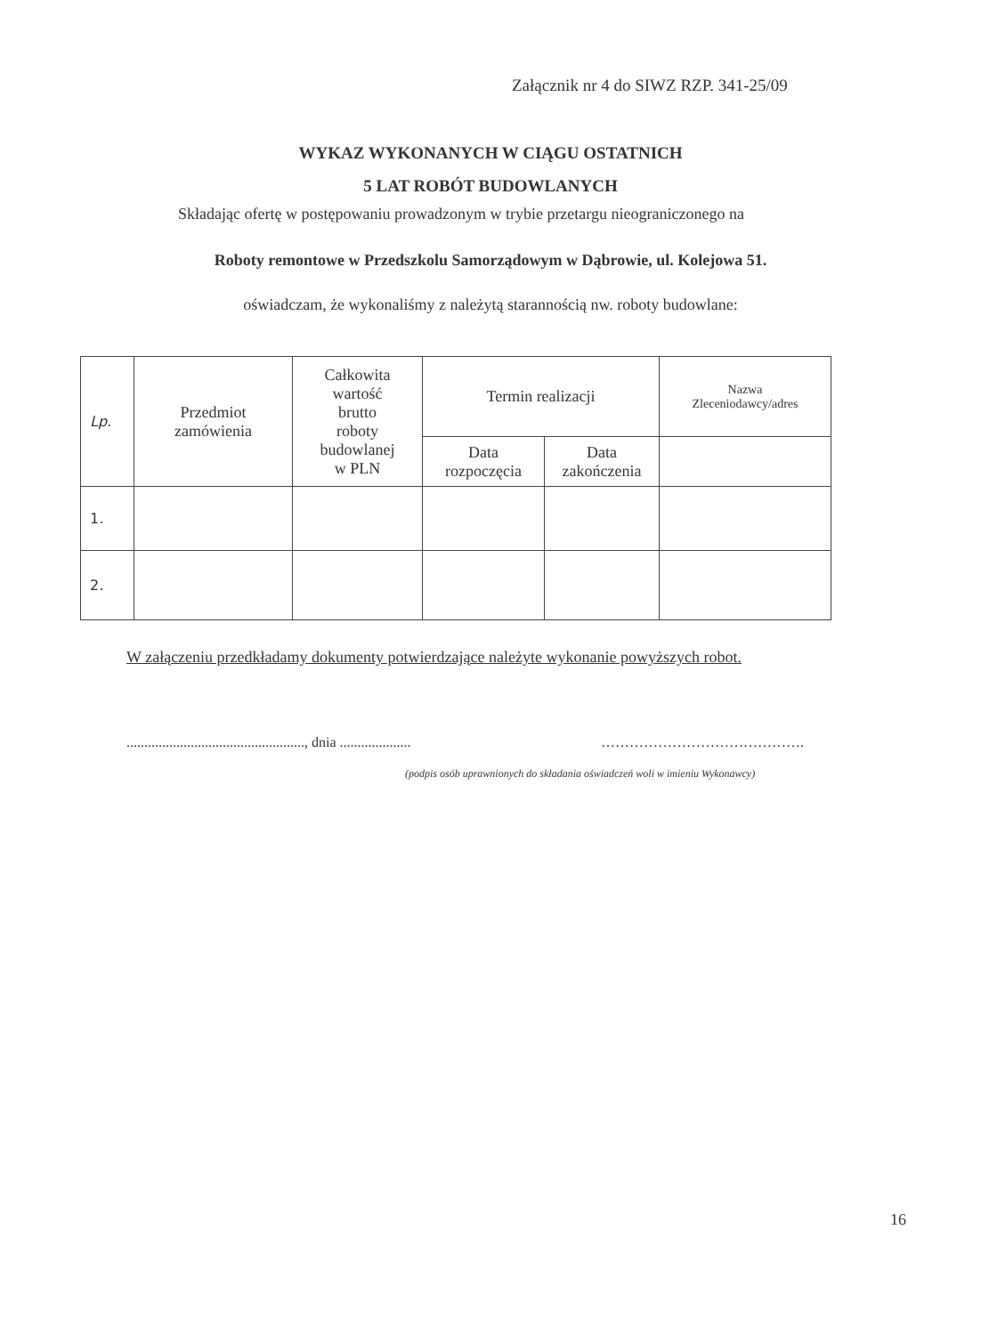Załącznik nr 4 do SIWZ RZP. 341-25/09
WYKAZ WYKONANYCH W CIĄGU OSTATNICH
5 LAT ROBÓT BUDOWLANYCH
Składając ofertę w postępowaniu prowadzonym w trybie przetargu nieograniczonego na
Roboty remontowe w Przedszkolu Samorządowym w Dąbrowie, ul. Kolejowa 51.
oświadczam, że wykonaliśmy z należytą starannością nw. roboty budowlane:
| Lp. | Przedmiot zamówienia | Całkowita wartość brutto roboty budowlanej w PLN | Termin realizacji | | Nazwa Zleceniodawcy/adres |
| --- | --- | --- | --- | --- | --- |
| | | | Data rozpoczęcia | Data zakończenia | |
| 1. | | | | | |
| 2. | | | | | |
W załączeniu przedkładamy dokumenty potwierdzające należyte wykonanie powyższych robot.
.................................................., dnia ....................
…………………………………….
(podpis osób uprawnionych do składania oświadczeń woli w imieniu Wykonawcy)
16